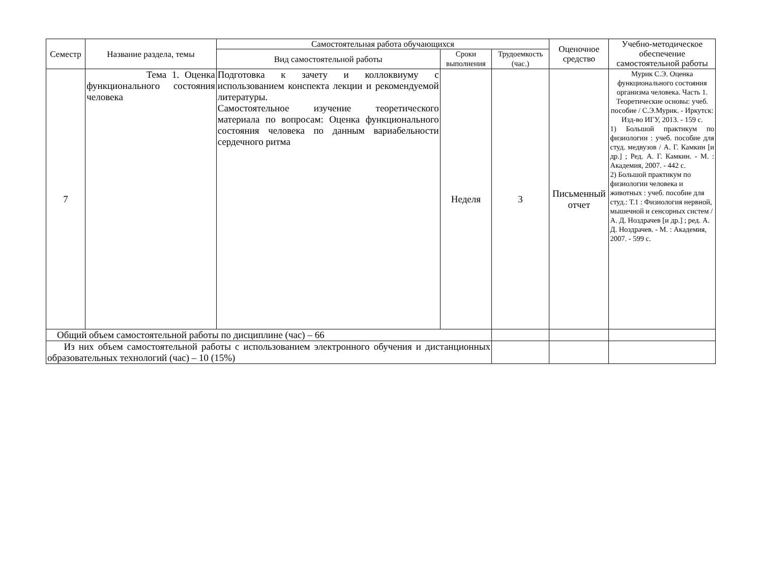| Семестр | Название раздела, темы | Самостоятельная работа обучающихся | | | Оценочное средство | Учебно-методическое обеспечение самостоятельной работы |
| --- | --- | --- | --- | --- | --- | --- |
| | | Вид самостоятельной работы | Сроки выполнения | Трудоемкость (час.) | | |
| 7 | Тема 1. Оценка функционального состояния человека | Подготовка к зачету и коллоквиуму с использованием конспекта лекции и рекомендуемой литературы. Самостоятельное изучение теоретического материала по вопросам: Оценка функционального состояния человека по данным вариабельности сердечного ритма | Неделя | 3 | Письменный отчет | Мурик С.Э. Оценка функционального состояния организма человека. Часть 1. Теоретические основы: учеб. пособие / С.Э.Мурик. - Иркутск: Изд-во ИГУ, 2013. - 159 с. 1) Большой практикум по физиологии : учеб. пособие для студ. медвузов / А. Г. Камкин [и др.] ; Ред. А. Г. Камкин. - М. : Академия, 2007. - 442 с. 2) Большой практикум по физиологии человека и животных : учеб. пособие для студ.: Т.1 : Физиология нервной, мышечной и сенсорных систем / А. Д. Ноздрачев [и др.] ; ред. А. Д. Ноздрачев. - М. : Академия, 2007. - 599 с. |
| Общий объем самостоятельной работы по дисциплине (час) – 66 | | | | | | |
| Из них объем самостоятельной работы с использованием электронного обучения и дистанционных образовательных технологий (час) – 10 (15%) | | | | | | |